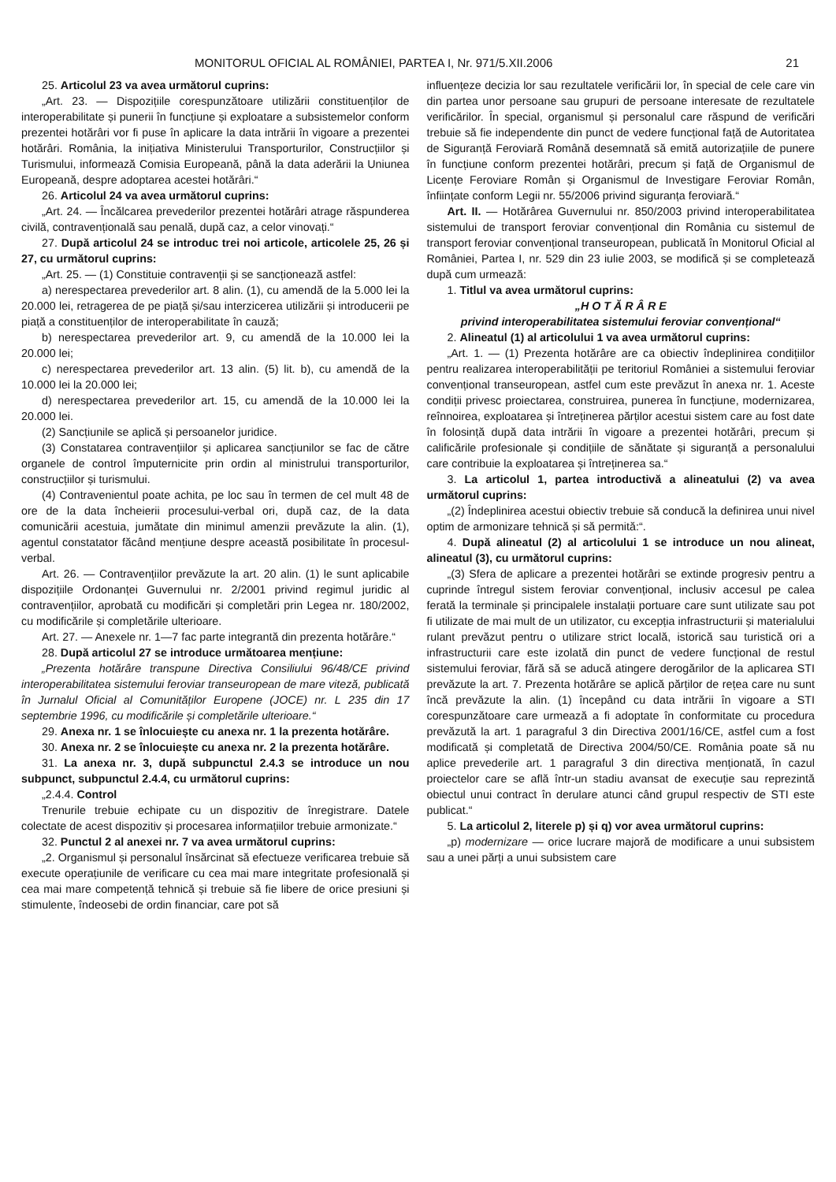MONITORUL OFICIAL AL ROMÂNIEI, PARTEA I, Nr. 971/5.XII.2006 21
25. Articolul 23 va avea următorul cuprins:
„Art. 23. — Dispozițiile corespunzătoare utilizării constituenților de interoperabilitate și punerii în funcțiune și exploatare a subsistemelor conform prezentei hotărâri vor fi puse în aplicare la data intrării în vigoare a prezentei hotărâri. România, la inițiativa Ministerului Transporturilor, Construcțiilor și Turismului, informează Comisia Europeană, până la data aderării la Uniunea Europeană, despre adoptarea acestei hotărâri.“
26. Articolul 24 va avea următorul cuprins:
„Art. 24. — Încălcarea prevederilor prezentei hotărâri atrage răspunderea civilă, contravențională sau penală, după caz, a celor vinovați.“
27. După articolul 24 se introduc trei noi articole, articolele 25, 26 și 27, cu următorul cuprins:
„Art. 25. — (1) Constituie contravenții și se sancționează astfel:
a) nerespectarea prevederilor art. 8 alin. (1), cu amendă de la 5.000 lei la 20.000 lei, retragerea de pe piață și/sau interzicerea utilizării și introducerii pe piață a constituenților de interoperabilitate în cauză;
b) nerespectarea prevederilor art. 9, cu amendă de la 10.000 lei la 20.000 lei;
c) nerespectarea prevederilor art. 13 alin. (5) lit. b), cu amendă de la 10.000 lei la 20.000 lei;
d) nerespectarea prevederilor art. 15, cu amendă de la 10.000 lei la 20.000 lei.
(2) Sancțiunile se aplică și persoanelor juridice.
(3) Constatarea contravențiilor și aplicarea sancțiunilor se fac de către organele de control împuternicite prin ordin al ministrului transporturilor, construcțiilor și turismului.
(4) Contravenientul poate achita, pe loc sau în termen de cel mult 48 de ore de la data încheierii procesului-verbal ori, după caz, de la data comunicării acestuia, jumătate din minimul amenzii prevăzute la alin. (1), agentul constatator făcând mențiune despre această posibilitate în procesul-verbal.
Art. 26. — Contravențiilor prevăzute la art. 20 alin. (1) le sunt aplicabile dispozițiile Ordonanței Guvernului nr. 2/2001 privind regimul juridic al contravențiilor, aprobată cu modificări și completări prin Legea nr. 180/2002, cu modificările și completările ulterioare.
Art. 27. — Anexele nr. 1—7 fac parte integrantă din prezenta hotărâre.“
28. După articolul 27 se introduce următoarea mențiune:
„Prezenta hotărâre transpune Directiva Consiliului 96/48/CE privind interoperabilitatea sistemului feroviar transeuropean de mare viteză, publicată în Jurnalul Oficial al Comunităților Europene (JOCE) nr. L 235 din 17 septembrie 1996, cu modificările și completările ulterioare.“
29. Anexa nr. 1 se înlocuiește cu anexa nr. 1 la prezenta hotărâre.
30. Anexa nr. 2 se înlocuiește cu anexa nr. 2 la prezenta hotărâre.
31. La anexa nr. 3, după subpunctul 2.4.3 se introduce un nou subpunct, subpunctul 2.4.4, cu următorul cuprins:
„2.4.4. Control
Trenurile trebuie echipate cu un dispozitiv de înregistrare. Datele colectate de acest dispozitiv și procesarea informațiilor trebuie armonizate.“
32. Punctul 2 al anexei nr. 7 va avea următorul cuprins:
„2. Organismul și personalul însărcinat să efectueze verificarea trebuie să execute operațiunile de verificare cu cea mai mare integritate profesională și cea mai mare competență tehnică și trebuie să fie libere de orice presiuni și stimulente, îndeosebi de ordin financiar, care pot să
influențeze decizia lor sau rezultatele verificării lor, în special de cele care vin din partea unor persoane sau grupuri de persoane interesate de rezultatele verificărilor. În special, organismul și personalul care răspund de verificări trebuie să fie independente din punct de vedere funcțional față de Autoritatea de Siguranță Feroviară Română desemnată să emită autorizațiile de punere în funcțiune conform prezentei hotărâri, precum și față de Organismul de Licențe Feroviare Român și Organismul de Investigare Feroviar Român, înființate conform Legii nr. 55/2006 privind siguranța feroviară.“
Art. II. — Hotărârea Guvernului nr. 850/2003 privind interoperabilitatea sistemului de transport feroviar convențional din România cu sistemul de transport feroviar convențional transeuropean, publicată în Monitorul Oficial al României, Partea I, nr. 529 din 23 iulie 2003, se modifică și se completează după cum urmează:
1. Titlul va avea următorul cuprins:
„H O T Ă R Â R E
privind interoperabilitatea sistemului feroviar convențional“
2. Alineatul (1) al articolului 1 va avea următorul cuprins:
„Art. 1. — (1) Prezenta hotărâre are ca obiectiv îndeplinirea condițiilor pentru realizarea interoperabilității pe teritoriul României a sistemului feroviar convențional transeuropean, astfel cum este prevăzut în anexa nr. 1. Aceste condiții privesc proiectarea, construirea, punerea în funcțiune, modernizarea, reînnoirea, exploatarea și întreținerea părților acestui sistem care au fost date în folosință după data intrării în vigoare a prezentei hotărâri, precum și calificările profesionale și condițiile de sănătate și siguranță a personalului care contribuie la exploatarea și întreținerea sa.“
3. La articolul 1, partea introductivă a alineatului (2) va avea următorul cuprins:
„(2) Îndeplinirea acestui obiectiv trebuie să conducă la definirea unui nivel optim de armonizare tehnică și să permită:“.
4. După alineatul (2) al articolului 1 se introduce un nou alineat, alineatul (3), cu următorul cuprins:
„(3) Sfera de aplicare a prezentei hotărâri se extinde progresiv pentru a cuprinde întregul sistem feroviar convențional, inclusiv accesul pe calea ferată la terminale și principalele instalații portuare care sunt utilizate sau pot fi utilizate de mai mult de un utilizator, cu excepția infrastructurii și materialului rulant prevăzut pentru o utilizare strict locală, istorică sau turistică ori a infrastructurii care este izolată din punct de vedere funcțional de restul sistemului feroviar, fără să se aducă atingere derogărilor de la aplicarea STI prevăzute la art. 7. Prezenta hotărâre se aplică părților de rețea care nu sunt încă prevăzute la alin. (1) începând cu data intrării în vigoare a STI corespunzătoare care urmează a fi adoptate în conformitate cu procedura prevăzută la art. 1 paragraful 3 din Directiva 2001/16/CE, astfel cum a fost modificată și completată de Directiva 2004/50/CE. România poate să nu aplice prevederile art. 1 paragraful 3 din directiva menționată, în cazul proiectelor care se află într-un stadiu avansat de execuție sau reprezintă obiectul unui contract în derulare atunci când grupul respectiv de STI este publicat.“
5. La articolul 2, literele p) și q) vor avea următorul cuprins:
„p) modernizare — orice lucrare majoră de modificare a unui subsistem sau a unei părți a unui subsistem care